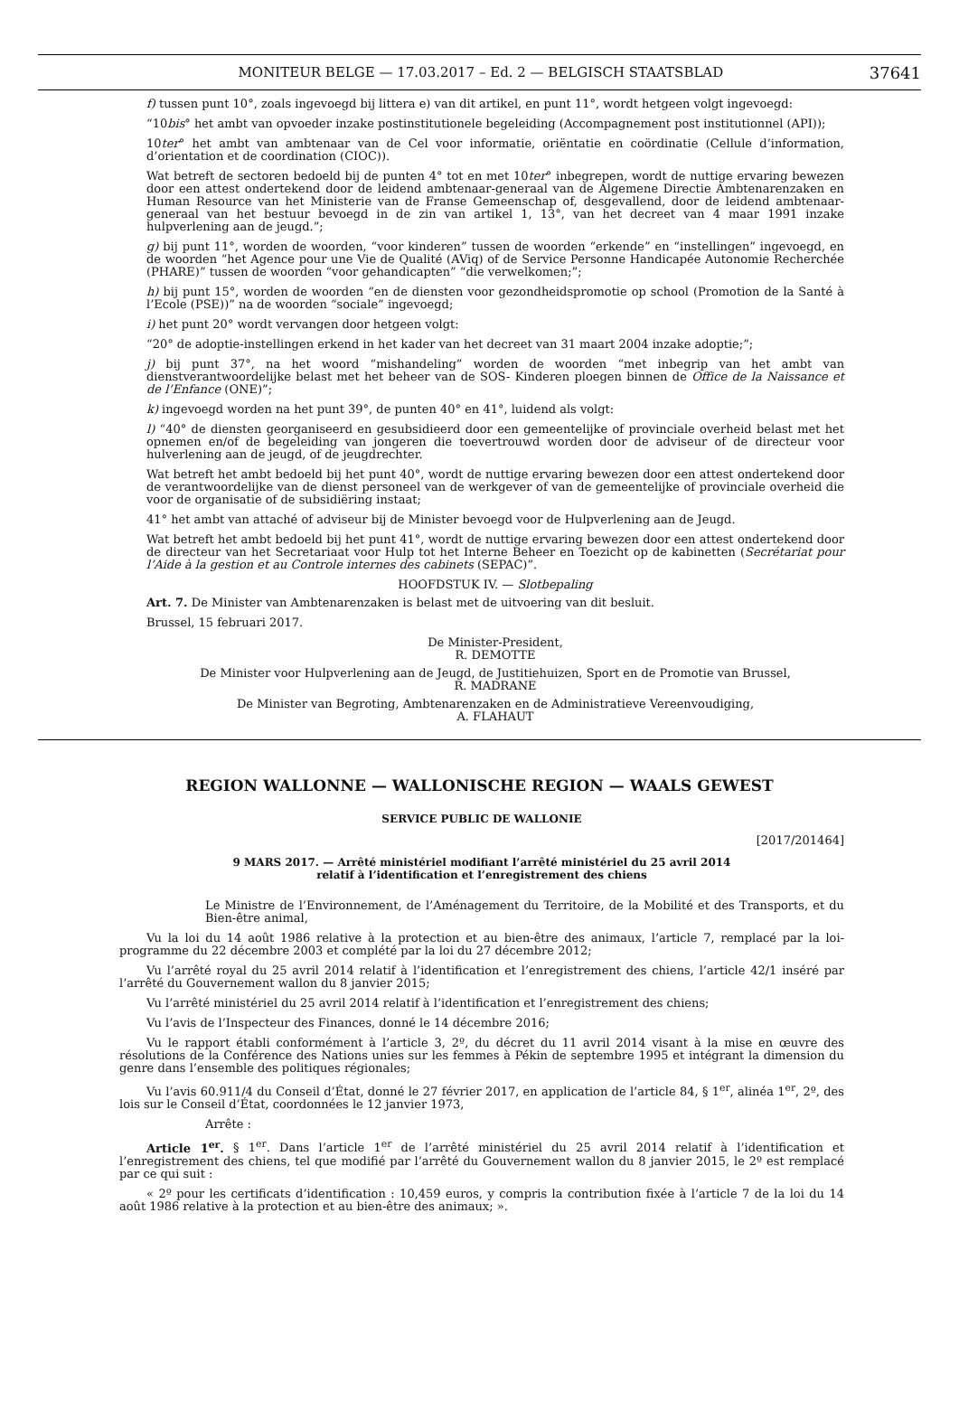MONITEUR BELGE — 17.03.2017 – Ed. 2 — BELGISCH STAATSBLAD 37641
f) tussen punt 10°, zoals ingevoegd bij littera e) van dit artikel, en punt 11°, wordt hetgeen volgt ingevoegd:
“10bis° het ambt van opvoeder inzake postinstitutionele begeleiding (Accompagnement post institutionnel (API));
10ter° het ambt van ambtenaar van de Cel voor informatie, oriëntatie en coördinatie (Cellule d’information, d’orientation et de coordination (CIOC)).
Wat betreft de sectoren bedoeld bij de punten 4° tot en met 10ter° inbegrepen, wordt de nuttige ervaring bewezen door een attest ondertekend door de leidend ambtenaar-generaal van de Algemene Directie Ambtenarenzaken en Human Resource van het Ministerie van de Franse Gemeenschap of, desgevallend, door de leidend ambtenaar-generaal van het bestuur bevoegd in de zin van artikel 1, 13°, van het decreet van 4 maar 1991 inzake hulpverlening aan de jeugd.”;
g) bij punt 11°, worden de woorden, “voor kinderen” tussen de woorden “erkende” en “instellingen” ingevoegd, en de woorden “het Agence pour une Vie de Qualité (AViq) of de Service Personne Handicapée Autonomie Recherchée (PHARE)” tussen de woorden “voor gehandicapten” “die verwelkomen;”;
h) bij punt 15°, worden de woorden “en de diensten voor gezondheidspromotie op school (Promotion de la Santé à l’Ecole (PSE))” na de woorden “sociale” ingevoegd;
i) het punt 20° wordt vervangen door hetgeen volgt:
“20° de adoptie-instellingen erkend in het kader van het decreet van 31 maart 2004 inzake adoptie;”;
j) bij punt 37°, na het woord “mishandeling” worden de woorden “met inbegrip van het ambt van dienstverantwoordelijke belast met het beheer van de SOS- Kinderen ploegen binnen de Office de la Naissance et de l’Enfance (ONE)”;
k) ingevoegd worden na het punt 39°, de punten 40° en 41°, luidend als volgt:
l) “40° de diensten georganiseerd en gesubsidieerd door een gemeentelijke of provinciale overheid belast met het opnemen en/of de begeleiding van jongeren die toevertrouwd worden door de adviseur of de directeur voor hulverlening aan de jeugd, of de jeugdrechter.
Wat betreft het ambt bedoeld bij het punt 40°, wordt de nuttige ervaring bewezen door een attest ondertekend door de verantwoordelijke van de dienst personeel van de werkgever of van de gemeentelijke of provinciale overheid die voor de organisatie of de subsidiëring instaat;
41° het ambt van attaché of adviseur bij de Minister bevoegd voor de Hulpverlening aan de Jeugd.
Wat betreft het ambt bedoeld bij het punt 41°, wordt de nuttige ervaring bewezen door een attest ondertekend door de directeur van het Secretariaat voor Hulp tot het Interne Beheer en Toezicht op de kabinetten (Secrétariat pour l’Aide à la gestion et au Controle internes des cabinets (SEPAC)”.
HOOFDSTUK IV. — Slotbepaling
Art. 7. De Minister van Ambtenarenzaken is belast met de uitvoering van dit besluit.
Brussel, 15 februari 2017.
De Minister-President,
R. DEMOTTE
De Minister voor Hulpverlening aan de Jeugd, de Justitiehuizen, Sport en de Promotie van Brussel,
R. MADRANE
De Minister van Begroting, Ambtenarenzaken en de Administratieve Vereenvoudiging,
A. FLAHAUT
REGION WALLONNE — WALLONISCHE REGION — WAALS GEWEST
SERVICE PUBLIC DE WALLONIE
[2017/201464]
9 MARS 2017. — Arrêté ministériel modifiant l’arrêté ministériel du 25 avril 2014
relatif à l’identification et l’enregistrement des chiens
Le Ministre de l’Environnement, de l’Aménagement du Territoire, de la Mobilité et des Transports, et du Bien-être animal,
Vu la loi du 14 août 1986 relative à la protection et au bien-être des animaux, l’article 7, remplacé par la loi-programme du 22 décembre 2003 et complété par la loi du 27 décembre 2012;
Vu l’arrêté royal du 25 avril 2014 relatif à l’identification et l’enregistrement des chiens, l’article 42/1 inséré par l’arrêté du Gouvernement wallon du 8 janvier 2015;
Vu l’arrêté ministériel du 25 avril 2014 relatif à l’identification et l’enregistrement des chiens;
Vu l’avis de l’Inspecteur des Finances, donné le 14 décembre 2016;
Vu le rapport établi conformément à l’article 3, 2º, du décret du 11 avril 2014 visant à la mise en œuvre des résolutions de la Conférence des Nations unies sur les femmes à Pékin de septembre 1995 et intégrant la dimension du genre dans l’ensemble des politiques régionales;
Vu l’avis 60.911/4 du Conseil d’État, donné le 27 février 2017, en application de l’article 84, § 1<sup>er</sup>, alinéa 1<sup>er</sup>, 2º, des lois sur le Conseil d’État, coordonnées le 12 janvier 1973,
Arrête :
Article 1<sup>er</sup>. § 1<sup>er</sup>. Dans l’article 1<sup>er</sup> de l’arrêté ministériel du 25 avril 2014 relatif à l’identification et l’enregistrement des chiens, tel que modifié par l’arrêté du Gouvernement wallon du 8 janvier 2015, le 2º est remplacé par ce qui suit :
« 2º pour les certificats d’identification : 10,459 euros, y compris la contribution fixée à l’article 7 de la loi du 14 août 1986 relative à la protection et au bien-être des animaux; ».